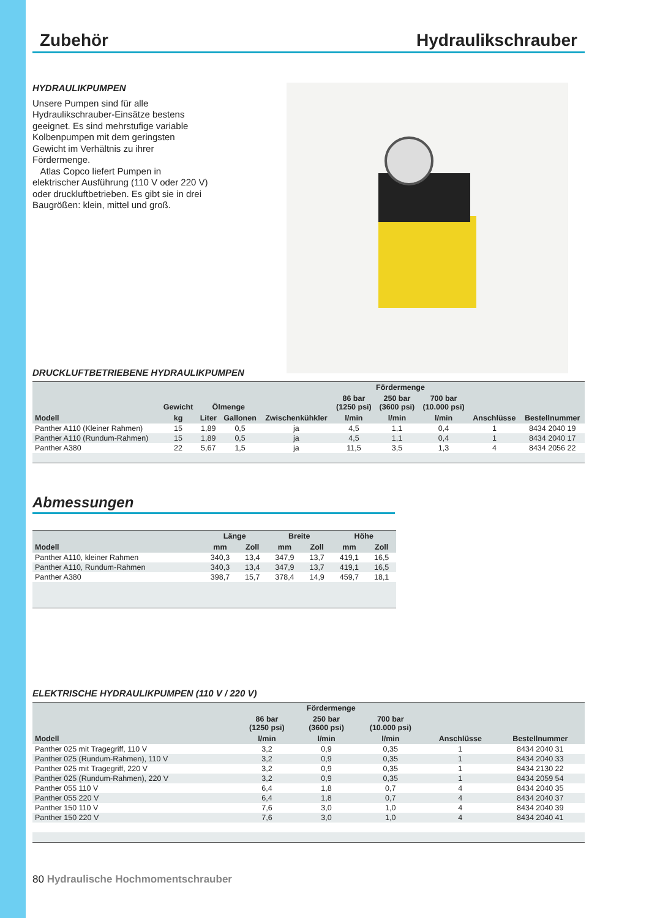Zubehör Hydraulikschrauber
HYDRAULIKPUMPEN
Unsere Pumpen sind für alle Hydraulikschrauber-Einsätze bestens geeignet. Es sind mehrstufige variable Kolbenpumpen mit dem geringsten Gewicht im Verhältnis zu ihrer Fördermenge.
Atlas Copco liefert Pumpen in elektrischer Ausführung (110 V oder 220 V) oder druckluftbetrieben. Es gibt sie in drei Baugrößen: klein, mittel und groß.
DRUCKLUFTBETRIEBENE HYDRAULIKPUMPEN
| | | | | | Fördermenge | | | | |
| --- | --- | --- | --- | --- | --- | --- | --- | --- | --- |
| | Gewicht | Ölmenge | | | 86 bar (1250 psi) | 250 bar (3600 psi) | 700 bar (10.000 psi) | | |
| Modell | kg | Liter | Gallonen | Zwischenkühkler | l/min | l/min | l/min | Anschlüsse | Bestellnummer |
| Panther A110 (Kleiner Rahmen) | 15 | 1,89 | 0,5 | ja | 4,5 | 1,1 | 0,4 | 1 | 8434 2040 19 |
| Panther A110 (Rundum-Rahmen) | 15 | 1,89 | 0,5 | ja | 4,5 | 1,1 | 0,4 | 1 | 8434 2040 17 |
| Panther A380 | 22 | 5,67 | 1,5 | ja | 11,5 | 3,5 | 1,3 | 4 | 8434 2056 22 |
Abmessungen
| | Länge | | Breite | | Höhe | |
| --- | --- | --- | --- | --- | --- | --- |
| Modell | mm | Zoll | mm | Zoll | mm | Zoll |
| Panther A110, kleiner Rahmen | 340,3 | 13,4 | 347,9 | 13,7 | 419,1 | 16,5 |
| Panther A110, Rundum-Rahmen | 340,3 | 13,4 | 347,9 | 13,7 | 419,1 | 16,5 |
| Panther A380 | 398,7 | 15,7 | 378,4 | 14,9 | 459,7 | 18,1 |
ELEKTRISCHE HYDRAULIKPUMPEN (110 V / 220 V)
| | Fördermenge | | | | |
| --- | --- | --- | --- | --- | --- |
| | 86 bar (1250 psi) | 250 bar (3600 psi) | 700 bar (10.000 psi) | | |
| Modell | l/min | l/min | l/min | Anschlüsse | Bestellnummer |
| Panther 025 mit Tragegriff, 110 V | 3,2 | 0,9 | 0,35 | 1 | 8434 2040 31 |
| Panther 025 (Rundum-Rahmen), 110 V | 3,2 | 0,9 | 0,35 | 1 | 8434 2040 33 |
| Panther 025 mit Tragegriff, 220 V | 3,2 | 0,9 | 0,35 | 1 | 8434 2130 22 |
| Panther 025 (Rundum-Rahmen), 220 V | 3,2 | 0,9 | 0,35 | 1 | 8434 2059 54 |
| Panther 055 110 V | 6,4 | 1,8 | 0,7 | 4 | 8434 2040 35 |
| Panther 055 220 V | 6,4 | 1,8 | 0,7 | 4 | 8434 2040 37 |
| Panther 150 110 V | 7,6 | 3,0 | 1,0 | 4 | 8434 2040 39 |
| Panther 150 220 V | 7,6 | 3,0 | 1,0 | 4 | 8434 2040 41 |
80 Hydraulische Hochmomentschrauber